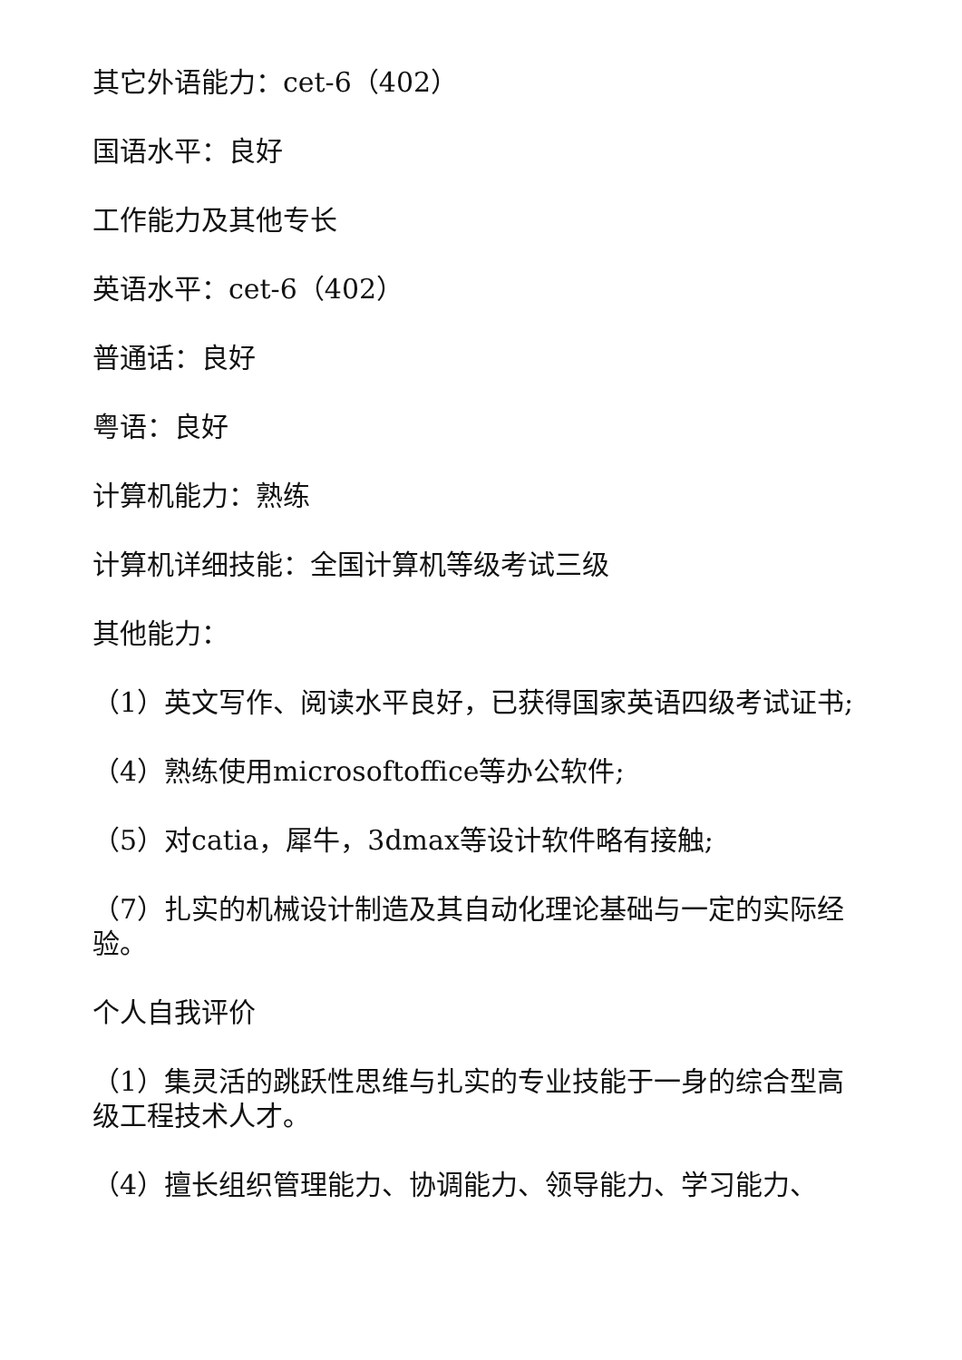其它外语能力：cet-6（402）
国语水平：良好
工作能力及其他专长
英语水平：cet-6（402）
普通话：良好
粤语：良好
计算机能力：熟练
计算机详细技能：全国计算机等级考试三级
其他能力：
（1）英文写作、阅读水平良好，已获得国家英语四级考试证书;
（4）熟练使用microsoftoffice等办公软件;
（5）对catia，犀牛，3dmax等设计软件略有接触;
（7）扎实的机械设计制造及其自动化理论基础与一定的实际经验。
个人自我评价
（1）集灵活的跳跃性思维与扎实的专业技能于一身的综合型高级工程技术人才。
（4）擅长组织管理能力、协调能力、领导能力、学习能力、